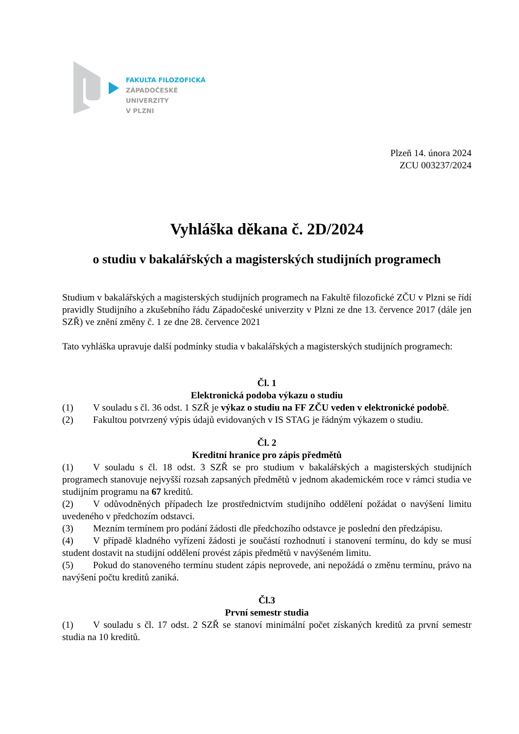FAKULTA FILOZOFICKÁ
ZÁPADOČESKÉ
UNIVERZITY
V PLZNI
Plzeň 14. února 2024
ZCU 003237/2024
Vyhláška děkana č. 2D/2024
o studiu v bakalářských a magisterských studijních programech
Studium v bakalářských a magisterských studijních programech na Fakultě filozofické ZČU v Plzni se řídí pravidly Studijního a zkušebního řádu Západočeské univerzity v Plzni ze dne 13. července 2017 (dále jen SZŘ) ve znění změny č. 1 ze dne 28. července 2021
Tato vyhláška upravuje další podmínky studia v bakalářských a magisterských studijních programech:
Čl. 1
Elektronická podoba výkazu o studiu
(1) V souladu s čl. 36 odst. 1 SZŘ je výkaz o studiu na FF ZČU veden v elektronické podobě.
(2) Fakultou potvrzený výpis údajů evidovaných v IS STAG je řádným výkazem o studiu.
Čl. 2
Kreditní hranice pro zápis předmětů
(1) V souladu s čl. 18 odst. 3 SZŘ se pro studium v bakalářských a magisterských studijních programech stanovuje nejvyšší rozsah zapsaných předmětů v jednom akademickém roce v rámci studia ve studijním programu na 67 kreditů.
(2) V odůvodněných případech lze prostřednictvím studijního oddělení požádat o navýšení limitu uvedeného v předchozím odstavci.
(3) Mezním termínem pro podání žádosti dle předchozího odstavce je poslední den předzápisu.
(4) V případě kladného vyřízení žádosti je součástí rozhodnutí i stanovení termínu, do kdy se musí student dostavit na studijní oddělení provést zápis předmětů v navýšeném limitu.
(5) Pokud do stanoveného termínu student zápis neprovede, ani nepožádá o změnu termínu, právo na navýšení počtu kreditů zaniká.
Čl.3
První semestr studia
(1) V souladu s čl. 17 odst. 2 SZŘ se stanoví minimální počet získaných kreditů za první semestr studia na 10 kreditů.